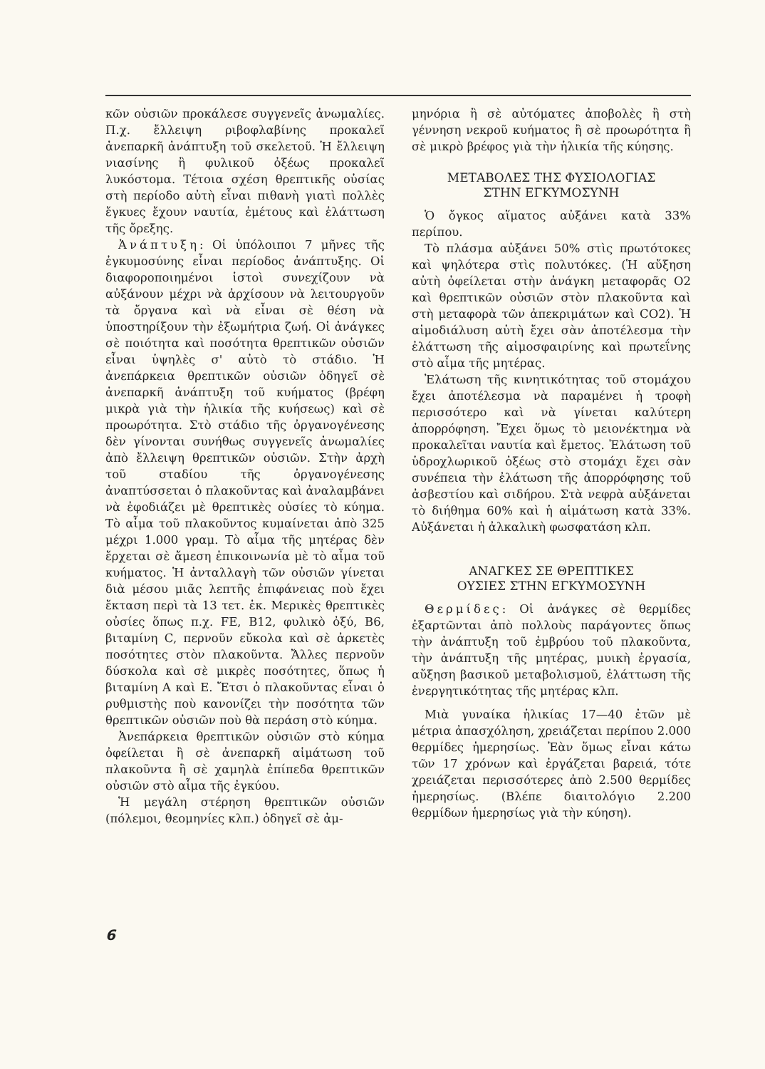κῶν οὐσιῶν προκάλεσε συγγενεῖς ἀνωμαλίες. Π.χ. ἔλλειψη ριβοφλαβίνης προκαλεῖ ἀνεπαρκῆ ἀνάπτυξη τοῦ σκελετοῦ. Ἡ ἔλλειψη νιασίνης ἢ φυλικοῦ ὀξέως προκαλεῖ λυκόστομα. Τέτοια σχέση θρεπτικῆς οὐσίας στὴ περίοδο αὐτὴ εἶναι πιθανὴ γιατὶ πολλὲς ἔγκυες ἔχουν ναυτία, ἐμέτους καὶ ἐλάττωση τῆς ὄρεξης.
Ἀνάπτυξη: Οἱ ὑπόλοιποι 7 μῆνες τῆς ἐγκυμοσύνης εἶναι περίοδος ἀνάπτυξης. Οἱ διαφοροποιημένοι ἱστοὶ συνεχίζουν νὰ αὐξάνουν μέχρι νὰ ἀρχίσουν νὰ λειτουργοῦν τὰ ὄργανα καὶ νὰ εἶναι σὲ θέση νὰ ὑποστηρίξουν τὴν ἐξωμήτρια ζωή. Οἱ ἀνάγκες σὲ ποιότητα καὶ ποσότητα θρεπτικῶν οὐσιῶν εἶναι ὑψηλὲς σ' αὐτὸ τὸ στάδιο. Ἡ ἀνεπάρκεια θρεπτικῶν οὐσιῶν ὁδηγεῖ σὲ ἀνεπαρκῆ ἀνάπτυξη τοῦ κυήματος (βρέφη μικρὰ γιὰ τὴν ἡλικία τῆς κυήσεως) καὶ σὲ προωρότητα. Στὸ στάδιο τῆς ὀργανογένεσης δὲν γίνονται συνήθως συγγενεῖς ἀνωμαλίες ἀπὸ ἔλλειψη θρεπτικῶν οὐσιῶν. Στὴν ἀρχὴ τοῦ σταδίου τῆς ὀργανογένεσης ἀναπτύσσεται ὁ πλακοῦντας καὶ ἀναλαμβάνει νὰ ἐφοδιάζει μὲ θρεπτικὲς οὐσίες τὸ κύημα. Τὸ αἷμα τοῦ πλακοῦντος κυμαίνεται ἀπὸ 325 μέχρι 1.000 γραμ. Τὸ αἷμα τῆς μητέρας δὲν ἔρχεται σὲ ἄμεση ἐπικοινωνία μὲ τὸ αἷμα τοῦ κυήματος. Ἡ ἀνταλλαγὴ τῶν οὐσιῶν γίνεται διὰ μέσου μιᾶς λεπτῆς ἐπιφάνειας ποὺ ἔχει ἔκταση περὶ τὰ 13 τετ. ἑκ. Μερικὲς θρεπτικὲς οὐσίες ὅπως π.χ. FE, B12, φυλικὸ ὀξύ, B6, βιταμίνη C, περνοῦν εὔκολα καὶ σὲ ἀρκετὲς ποσότητες στὸν πλακοῦντα. Ἄλλες περνοῦν δύσκολα καὶ σὲ μικρὲς ποσότητες, ὅπως ἡ βιταμίνη A καὶ E. Ἔτσι ὁ πλακοῦντας εἶναι ὁ ρυθμιστὴς ποὺ κανονίζει τὴν ποσότητα τῶν θρεπτικῶν οὐσιῶν ποὺ θὰ περάση στὸ κύημα.
Ἀνεπάρκεια θρεπτικῶν οὐσιῶν στὸ κύημα ὀφείλεται ἢ σὲ ἀνεπαρκῆ αἱμάτωση τοῦ πλακοῦντα ἢ σὲ χαμηλὰ ἐπίπεδα θρεπτικῶν οὐσιῶν στὸ αἷμα τῆς ἐγκύου.
Ἡ μεγάλη στέρηση θρεπτικῶν οὐσιῶν (πόλεμοι, θεομηνίες κλπ.) ὁδηγεῖ σὲ ἀμ-
μηνόρια ἢ σὲ αὐτόματες ἀποβολὲς ἢ στὴ γέννηση νεκροῦ κυήματος ἢ σὲ προωρότητα ἢ σὲ μικρὸ βρέφος γιὰ τὴν ἡλικία τῆς κύησης.
ΜΕΤΑΒΟΛΕΣ ΤΗΣ ΦΥΣΙΟΛΟΓΙΑΣ
ΣΤΗΝ ΕΓΚΥΜΟΣΥΝΗ
Ὁ ὄγκος αἵματος αὐξάνει κατὰ 33% περίπου.
Τὸ πλάσμα αὐξάνει 50% στὶς πρωτότοκες καὶ ψηλότερα στὶς πολυτόκες. (Ἡ αὔξηση αὐτὴ ὀφείλεται στὴν ἀνάγκη μεταφορᾶς O2 καὶ θρεπτικῶν οὐσιῶν στὸν πλακοῦντα καὶ στὴ μεταφορὰ τῶν ἀπεκριμάτων καὶ CO2). Ἡ αἱμοδιάλυση αὐτὴ ἔχει σὰν ἀποτέλεσμα τὴν ἐλάττωση τῆς αἱμοσφαιρίνης καὶ πρωτεΐνης στὸ αἷμα τῆς μητέρας.
Ἐλάτωση τῆς κινητικότητας τοῦ στομάχου ἔχει ἀποτέλεσμα νὰ παραμένει ἡ τροφὴ περισσότερο καὶ νὰ γίνεται καλύτερη ἀπορρόφηση. Ἔχει ὅμως τὸ μειονέκτημα νὰ προκαλεῖται ναυτία καὶ ἔμετος. Ἐλάτωση τοῦ ὑδροχλωρικοῦ ὀξέως στὸ στομάχι ἔχει σὰν συνέπεια τὴν ἐλάτωση τῆς ἀπορρόφησης τοῦ ἀσβεστίου καὶ σιδήρου. Στὰ νεφρὰ αὐξάνεται τὸ διήθημα 60% καὶ ἡ αἱμάτωση κατὰ 33%. Αὐξάνεται ἡ ἀλκαλικὴ φωσφατάση κλπ.
ΑΝΑΓΚΕΣ ΣΕ ΘΡΕΠΤΙΚΕΣ
ΟΥΣΙΕΣ ΣΤΗΝ ΕΓΚΥΜΟΣΥΝΗ
Θερμίδες: Οἱ ἀνάγκες σὲ θερμίδες ἐξαρτῶνται ἀπὸ πολλοὺς παράγοντες ὅπως τὴν ἀνάπτυξη τοῦ ἐμβρύου τοῦ πλακοῦντα, τὴν ἀνάπτυξη τῆς μητέρας, μυικὴ ἐργασία, αὔξηση βασικοῦ μεταβολισμοῦ, ἐλάττωση τῆς ἐνεργητικότητας τῆς μητέρας κλπ.
Μιὰ γυναίκα ἡλικίας 17—40 ἐτῶν μὲ μέτρια ἀπασχόληση, χρειάζεται περίπου 2.000 θερμίδες ἡμερησίως. Ἐὰν ὅμως εἶναι κάτω τῶν 17 χρόνων καὶ ἐργάζεται βαρειά, τότε χρειάζεται περισσότερες ἀπὸ 2.500 θερμίδες ἡμερησίως. (Βλέπε διαιτολόγιο 2.200 θερμίδων ἡμερησίως γιὰ τὴν κύηση).
6